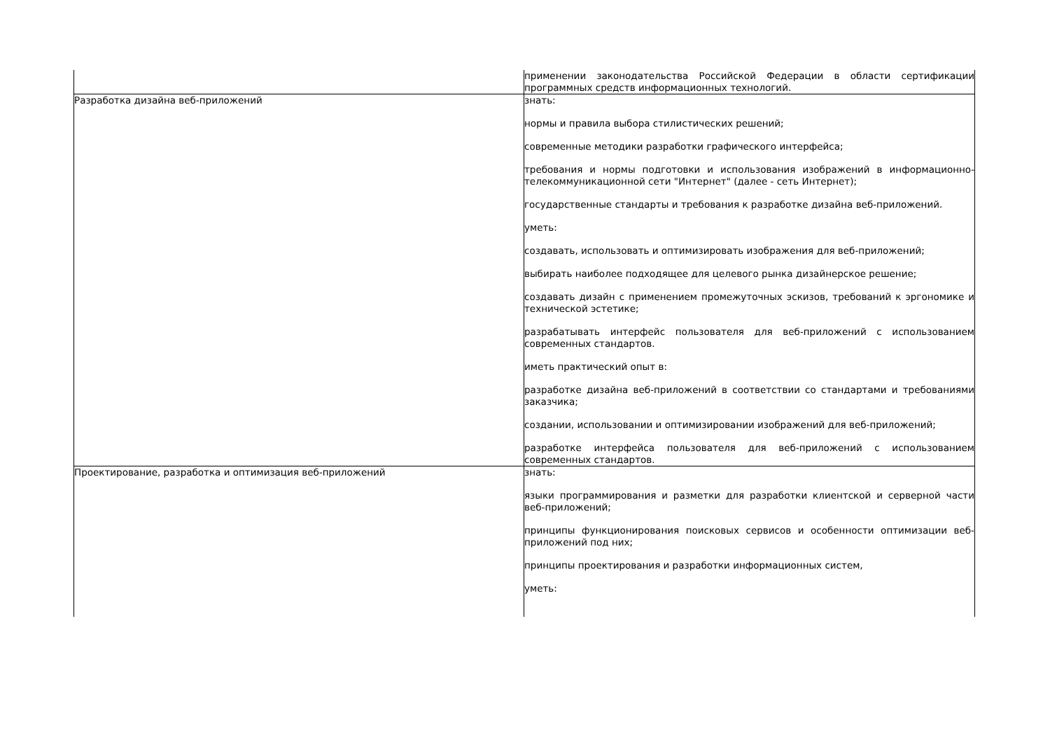| | применении законодательства Российской Федерации в области сертификации программных средств информационных технологий. |
| Разработка дизайна веб-приложений | знать: нормы и правила выбора стилистических решений; современные методики разработки графического интерфейса; требования и нормы подготовки и использования изображений в информационно-телекоммуникационной сети "Интернет" (далее - сеть Интернет); государственные стандарты и требования к разработке дизайна веб-приложений. уметь: создавать, использовать и оптимизировать изображения для веб-приложений; выбирать наиболее подходящее для целевого рынка дизайнерское решение; создавать дизайн с применением промежуточных эскизов, требований к эргономике и технической эстетике; разрабатывать интерфейс пользователя для веб-приложений с использованием современных стандартов. иметь практический опыт в: разработке дизайна веб-приложений в соответствии со стандартами и требованиями заказчика; создании, использовании и оптимизировании изображений для веб-приложений; разработке интерфейса пользователя для веб-приложений с использованием современных стандартов. |
| Проектирование, разработка и оптимизация веб-приложений | знать: языки программирования и разметки для разработки клиентской и серверной части веб-приложений; принципы функционирования поисковых сервисов и особенности оптимизации веб-приложений под них; принципы проектирования и разработки информационных систем, уметь: |